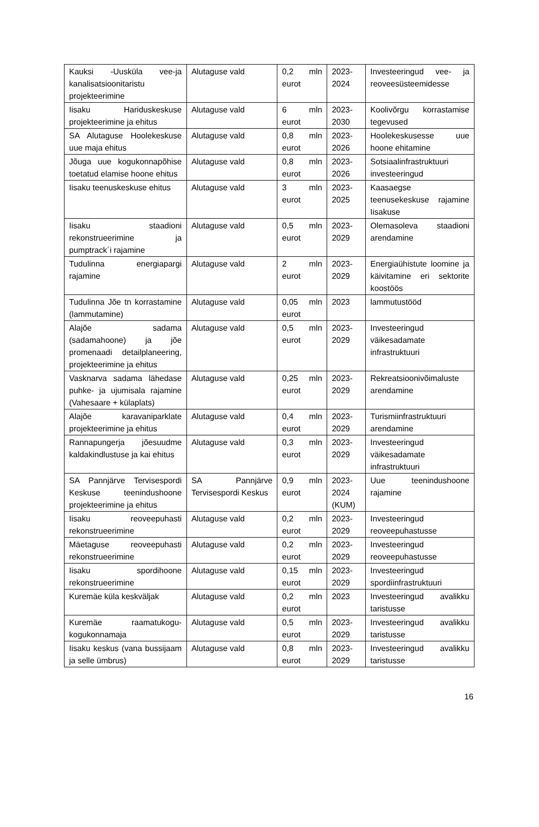| Kauksi -Uusküla vee-ja kanalisatsioonitaristu projekteerimine | Alutaguse vald | 0,2 mln eurot | 2023-2024 | Investeeringud vee- ja reoveesüsteemidesse |
| Iisaku Hariduskeskuse projekteerimine ja ehitus | Alutaguse vald | 6 mln eurot | 2023-2030 | Koolivõrgu korrastamise tegevused |
| SA Alutaguse Hoolekeskuse uue maja ehitus | Alutaguse vald | 0,8 mln eurot | 2023-2026 | Hoolekeskusesse uue hoone ehitamine |
| Jõuga uue kogukonnapõhise toetatud elamise hoone ehitus | Alutaguse vald | 0,8 mln eurot | 2023-2026 | Sotsiaalinfrastruktuuri investeeringud |
| Iisaku teenuskeskuse ehitus | Alutaguse vald | 3 mln eurot | 2023-2025 | Kaasaegse teenusekeskuse rajamine Iisakuse |
| Iisaku staadioni rekonstrueerimine ja pumptrack´i rajamine | Alutaguse vald | 0,5 mln eurot | 2023-2029 | Olemasoleva staadioni arendamine |
| Tudulinna energiapargi rajamine | Alutaguse vald | 2 mln eurot | 2023-2029 | Energiaühistute loomine ja käivitamine eri sektorite koostöös |
| Tudulinna Jõe tn korrastamine (lammutamine) | Alutaguse vald | 0,05 mln eurot | 2023 | lammutustööd |
| Alajõe sadama (sadamahoone) ja jõe promenaadi detailplaneering, projekteerimine ja ehitus | Alutaguse vald | 0,5 mln eurot | 2023-2029 | Investeeringud väikesadamate infrastruktuuri |
| Vasknarva sadama lähedase puhke- ja ujumisala rajamine (Vahesaare + külaplats) | Alutaguse vald | 0,25 mln eurot | 2023-2029 | Rekreatsioonivõimaluste arendamine |
| Alajõe karavaniparklate projekteerimine ja ehitus | Alutaguse vald | 0,4 mln eurot | 2023-2029 | Turismiinfrastruktuuri arendamine |
| Rannapungerja jõesuudme kaldakindlustuse ja kai ehitus | Alutaguse vald | 0,3 mln eurot | 2023-2029 | Investeeringud väikesadamate infrastruktuuri |
| SA Pannjärve Tervisespordi Keskuse teenindushoone projekteerimine ja ehitus | SA Pannjärve Tervisespordi Keskus | 0,9 mln eurot | 2023-2024 (KUM) | Uue teenindushoone rajamine |
| Iisaku reoveepuhasti rekonstrueerimine | Alutaguse vald | 0,2 mln eurot | 2023-2029 | Investeeringud reoveepuhastusse |
| Mäetaguse reoveepuhasti rekonstrueerimine | Alutaguse vald | 0,2 mln eurot | 2023-2029 | Investeeringud reoveepuhastusse |
| Iisaku spordihoone rekonstrueerimine | Alutaguse vald | 0,15 mln eurot | 2023-2029 | Investeeringud spordiinfrastruktuuri |
| Kuremäe küla keskväljak | Alutaguse vald | 0,2 mln eurot | 2023 | Investeeringud avalikku taristusse |
| Kuremäe raamatukogu-kogukonnamaja | Alutaguse vald | 0,5 mln eurot | 2023-2029 | Investeeringud avalikku taristusse |
| Iisaku keskus (vana bussijaam ja selle ümbrus) | Alutaguse vald | 0,8 mln eurot | 2023-2029 | Investeeringud avalikku taristusse |
16